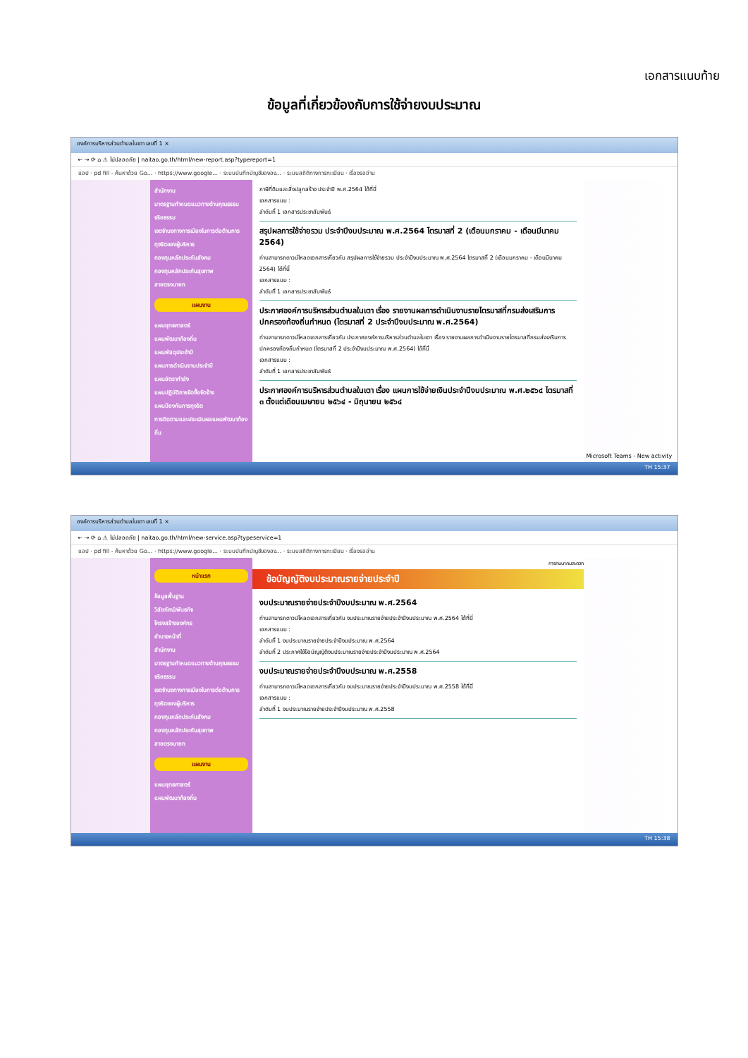เอกสารแนบท้าย
ข้อมูลที่เกี่ยวข้องกับการใช้จ่ายงบประมาณ
องค์การบริหารส่วนตำบลในเตา เลขที่ 1 ×
← → ⟳ ⌂ ⚠ ไม่ปลอดภัย | naitao.go.th/html/new-report.asp?typereport=1
แอป · pd fill - ค้นหาด้วย Go... · https://www.google... · ระบบบันทึกบัญชีขององ... · ระบบสถิติทางการทะเบียน · เรื่องรออ่าน
สำนักงาน
มาตรฐานกำหนดแนวทางด้านคุณธรรมจริยธรรม
เจตจำนงทางการเมืองในการต่อต้านการทุจริตของผู้บริหาร
กองทุนหลักประกันสังคม
กองทุนหลักประกันสุขภาพ
สายตรงนายก
แผนงาน
แผนยุทธศาสตร์
แผนพัฒนาท้องถิ่น
แผนพัสดุประจำปี
แผนการดำเนินงานประจำปี
แผนอัตรากำลัง
แผนปฏิบัติการจัดซื้อจัดจ้าง
แผนป้องกันการทุจริต
การติดตามและประเมินผลแผนพัฒนาท้องถิ่น
ภาษีที่ดินและสิ่งปลูกสร้าง ประจำปี พ.ศ.2564 ได้ที่นี่
เอกสารแนบ :
ลำดับที่ 1 เอกสารประชาสัมพันธ์
สรุปผลการใช้จ่ายรวม ประจำปีงบประมาณ พ.ศ.2564 ไตรมาสที่ 2 (เดือนมกราคม - เดือนมีนาคม 2564)
ท่านสามารถดาวน์โหลดเอกสารเกี่ยวกับ สรุปผลการใช้จ่ายรวม ประจำปีงบประมาณ พ.ศ.2564 ไตรมาสที่ 2 (เดือนมกราคม - เดือนมีนาคม 2564) ได้ที่นี่
เอกสารแนบ :
ลำดับที่ 1 เอกสารประชาสัมพันธ์
ประกาศองค์การบริหารส่วนตำบลในเตา เรื่อง รายงานผลการดำเนินงานรายไตรมาสที่กรมส่งเสริมการปกครองท้องถิ่นกำหนด (ไตรมาสที่ 2 ประจำปีงบประมาณ พ.ศ.2564)
ท่านสามารถดาวน์โหลดเอกสารเกี่ยวกับ ประกาศองค์การบริหารส่วนตำบลในเตา เรื่อง รายงานผลการดำเนินงานรายไตรมาสที่กรมส่งเสริมการปกครองท้องถิ่นกำหนด (ไตรมาสที่ 2 ประจำปีงบประมาณ พ.ศ.2564) ได้ที่นี่
เอกสารแนบ :
ลำดับที่ 1 เอกสารประชาสัมพันธ์
ประกาศองค์การบริหารส่วนตำบลในเตา เรื่อง แผนการใช้จ่ายเงินประจำปีงบประมาณ พ.ศ.๒๕๖๔ ไตรมาสที่ ๓ ตั้งแต่เดือนเมษายน ๒๕๖๔ - มิถุนายน ๒๕๖๔
Microsoft Teams - New activity
TH 15:37
องค์การบริหารส่วนตำบลในเตา เลขที่ 1 ×
← → ⟳ ⌂ ⚠ ไม่ปลอดภัย | naitao.go.th/html/new-service.asp?typeservice=1
แอป · pd fill - ค้นหาด้วย Go... · https://www.google... · ระบบบันทึกบัญชีขององ... · ระบบสถิติทางการทะเบียน · เรื่องรออ่าน
หน้าแรก
ข้อมูลพื้นฐาน
วิสัยทัศน์/พันธกิจ
โครงสร้างองค์กร
อำนาจหน้าที่
สำนักงาน
มาตรฐานกำหนดแนวทางด้านคุณธรรมจริยธรรม
เจตจำนงทางการเมืองในการต่อต้านการทุจริตของผู้บริหาร
กองทุนหลักประกันสังคม
กองทุนหลักประกันสุขภาพ
สายตรงนายก
แผนงาน
แผนยุทธศาสตร์
แผนพัฒนาท้องถิ่น
การคมนาคมสะดวก
ข้อบัญญัติงบประมาณรายจ่ายประจำปี
งบประมาณรายจ่ายประจำปีงบประมาณ พ.ศ.2564
ท่านสามารถดาวน์โหลดเอกสารเกี่ยวกับ งบประมาณรายจ่ายประจำปีงบประมาณ พ.ศ.2564 ได้ที่นี่
เอกสารแนบ :
ลำดับที่ 1 งบประมาณรายจ่ายประจำปีงบประมาณ พ.ศ.2564
ลำดับที่ 2 ประกาศใช้ข้อบัญญัติงบประมาณรายจ่ายประจำปีงบประมาณ พ.ศ.2564
งบประมาณรายจ่ายประจำปีงบประมาณ พ.ศ.2558
ท่านสามารถดาวน์โหลดเอกสารเกี่ยวกับ งบประมาณรายจ่ายประจำปีงบประมาณ พ.ศ.2558 ได้ที่นี่
เอกสารแนบ :
ลำดับที่ 1 งบประมาณรายจ่ายประจำปีงบประมาณ พ.ศ.2558
TH 15:38